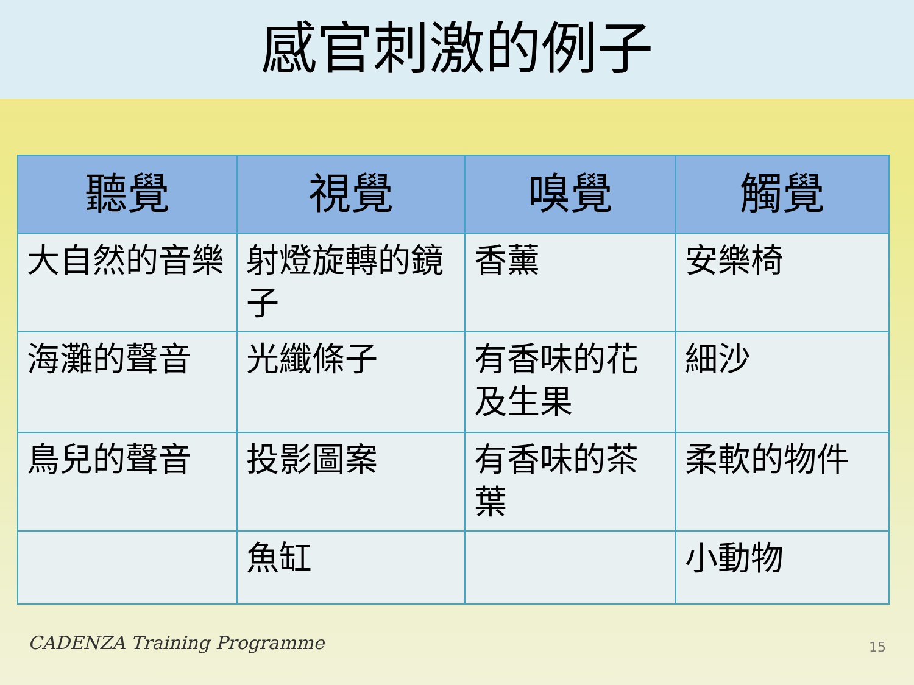感官刺激的例子
| 聽覺 | 視覺 | 嗅覺 | 觸覺 |
| --- | --- | --- | --- |
| 大自然的音樂 | 射燈旋轉的鏡子 | 香薰 | 安樂椅 |
| 海灘的聲音 | 光纖條子 | 有香味的花及生果 | 細沙 |
| 鳥兒的聲音 | 投影圖案 | 有香味的茶葉 | 柔軟的物件 |
| | 魚缸 | | 小動物 |
CADENZA Training Programme 15